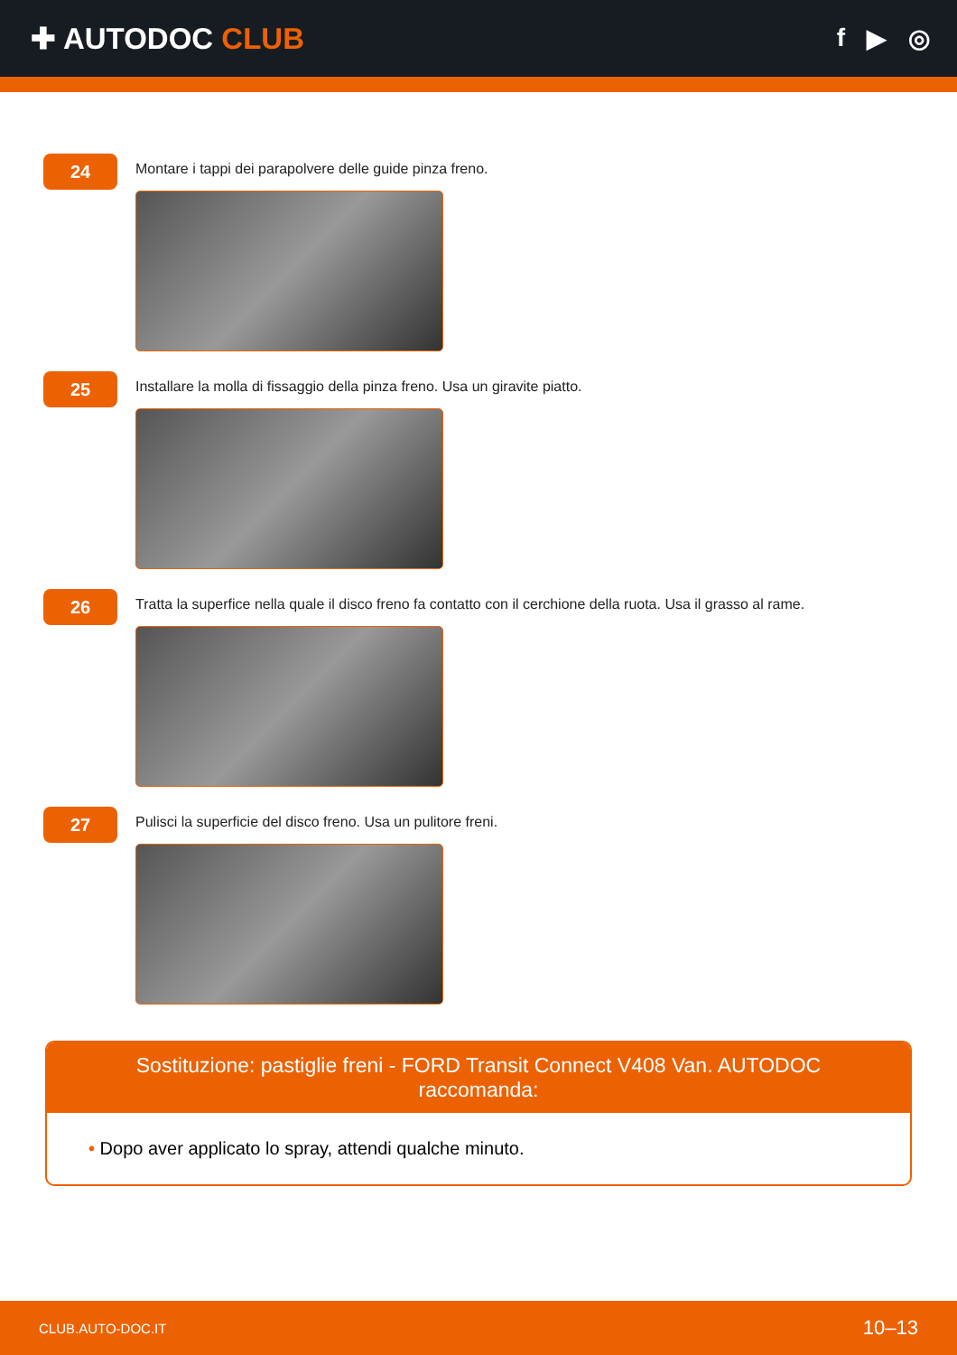✚ AUTODOC CLUB
f ▶ ◎
24
Montare i tappi dei parapolvere delle guide pinza freno.
25
Installare la molla di fissaggio della pinza freno. Usa un giravite piatto.
26
Tratta la superfice nella quale il disco freno fa contatto con il cerchione della ruota. Usa il grasso al rame.
27
Pulisci la superficie del disco freno. Usa un pulitore freni.
Sostituzione: pastiglie freni - FORD Transit Connect V408 Van. AUTODOC raccomanda:
• Dopo aver applicato lo spray, attendi qualche minuto.
CLUB.AUTO-DOC.IT 10–13